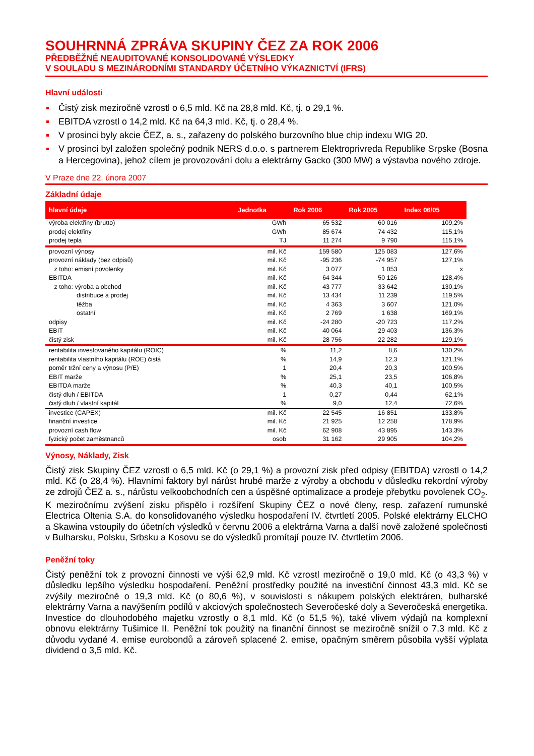SOUHRNNÁ ZPRÁVA SKUPINY ČEZ ZA ROK 2006
PŘEDBĚŽNÉ NEAUDITOVANÉ KONSOLIDOVANÉ VÝSLEDKY
V SOULADU S MEZINÁRODNÍMI STANDARDY ÚČETNÍHO VÝKAZNICTVÍ (IFRS)
Hlavní události
Čistý zisk meziročně vzrostl o 6,5 mld. Kč na 28,8 mld. Kč, tj. o 29,1 %.
EBITDA vzrostl o 14,2 mld. Kč na 64,3 mld. Kč, tj. o 28,4 %.
V prosinci byly akcie ČEZ, a. s., zařazeny do polského burzovního blue chip indexu WIG 20.
V prosinci byl založen společný podnik NERS d.o.o. s partnerem Elektroprivreda Republike Srpske (Bosna a Hercegovina), jehož cílem je provozování dolu a elektrárny Gacko (300 MW) a výstavba nového zdroje.
V Praze dne 22. února 2007
Základní údaje
| hlavní údaje | Jednotka | Rok 2006 | Rok 2005 | Index 06/05 |
| --- | --- | --- | --- | --- |
| výroba elektřiny (brutto) | GWh | 65 532 | 60 016 | 109,2% |
| prodej elektřiny | GWh | 85 674 | 74 432 | 115,1% |
| prodej tepla | TJ | 11 274 | 9 790 | 115,1% |
| provozní výnosy | mil. Kč | 159 580 | 125 083 | 127,6% |
| provozní náklady (bez odpisů) | mil. Kč | -95 236 | -74 957 | 127,1% |
| z toho: emisní povolenky | mil. Kč | 3 077 | 1 053 | x |
| EBITDA | mil. Kč | 64 344 | 50 126 | 128,4% |
| z toho: výroba a obchod | mil. Kč | 43 777 | 33 642 | 130,1% |
| distribuce a prodej | mil. Kč | 13 434 | 11 239 | 119,5% |
| těžba | mil. Kč | 4 363 | 3 607 | 121,0% |
| ostatní | mil. Kč | 2 769 | 1 638 | 169,1% |
| odpisy | mil. Kč | -24 280 | -20 723 | 117,2% |
| EBIT | mil. Kč | 40 064 | 29 403 | 136,3% |
| čistý zisk | mil. Kč | 28 756 | 22 282 | 129,1% |
| rentabilita investovaného kapitálu (ROIC) | % | 11,2 | 8,6 | 130,2% |
| rentabilita vlastního kapitálu (ROE) čistá | % | 14,9 | 12,3 | 121,1% |
| poměr tržní ceny a výnosu (P/E) | 1 | 20,4 | 20,3 | 100,5% |
| EBIT marže | % | 25,1 | 23,5 | 106,8% |
| EBITDA marže | % | 40,3 | 40,1 | 100,5% |
| čistý dluh / EBITDA | 1 | 0,27 | 0,44 | 62,1% |
| čistý dluh / vlastní kapitál | % | 9,0 | 12,4 | 72,6% |
| investice (CAPEX) | mil. Kč | 22 545 | 16 851 | 133,8% |
| finanční investice | mil. Kč | 21 925 | 12 258 | 178,9% |
| provozní cash flow | mil. Kč | 62 908 | 43 895 | 143,3% |
| fyzický počet zaměstnanců | osob | 31 162 | 29 905 | 104,2% |
Výnosy, Náklady, Zisk
Čistý zisk Skupiny ČEZ vzrostl o 6,5 mld. Kč (o 29,1 %) a provozní zisk před odpisy (EBITDA) vzrostl o 14,2 mld. Kč (o 28,4 %). Hlavními faktory byl nárůst hrubé marže z výroby a obchodu v důsledku rekordní výroby ze zdrojů ČEZ a. s., nárůstu velkoobchodních cen a úspěšné optimalizace a prodeje přebytku povolenek CO<sub>2</sub>. K meziročnímu zvýšení zisku přispělo i rozšíření Skupiny ČEZ o nové členy, resp. zařazení rumunské Electrica Oltenia S.A. do konsolidovaného výsledku hospodaření IV. čtvrtletí 2005. Polské elektrárny ELCHO a Skawina vstoupily do účetních výsledků v červnu 2006 a elektrárna Varna a další nově založené společnosti v Bulharsku, Polsku, Srbsku a Kosovu se do výsledků promítají pouze IV. čtvrtletím 2006.
Peněžní toky
Čistý peněžní tok z provozní činnosti ve výši 62,9 mld. Kč vzrostl meziročně o 19,0 mld. Kč (o 43,3 %) v důsledku lepšího výsledku hospodaření. Peněžní prostředky použité na investiční činnost 43,3 mld. Kč se zvýšily meziročně o 19,3 mld. Kč (o 80,6 %), v souvislosti s nákupem polských elektráren, bulharské elektrárny Varna a navýšením podílů v akciových společnostech Severočeské doly a Severočeská energetika. Investice do dlouhodobého majetku vzrostly o 8,1 mld. Kč (o 51,5 %), také vlivem výdajů na komplexní obnovu elektrárny Tušimice II. Peněžní tok použitý na finanční činnost se meziročně snížil o 7,3 mld. Kč z důvodu vydané 4. emise eurobondů a zároveň splacené 2. emise, opačným směrem působila vyšší výplata dividend o 3,5 mld. Kč.